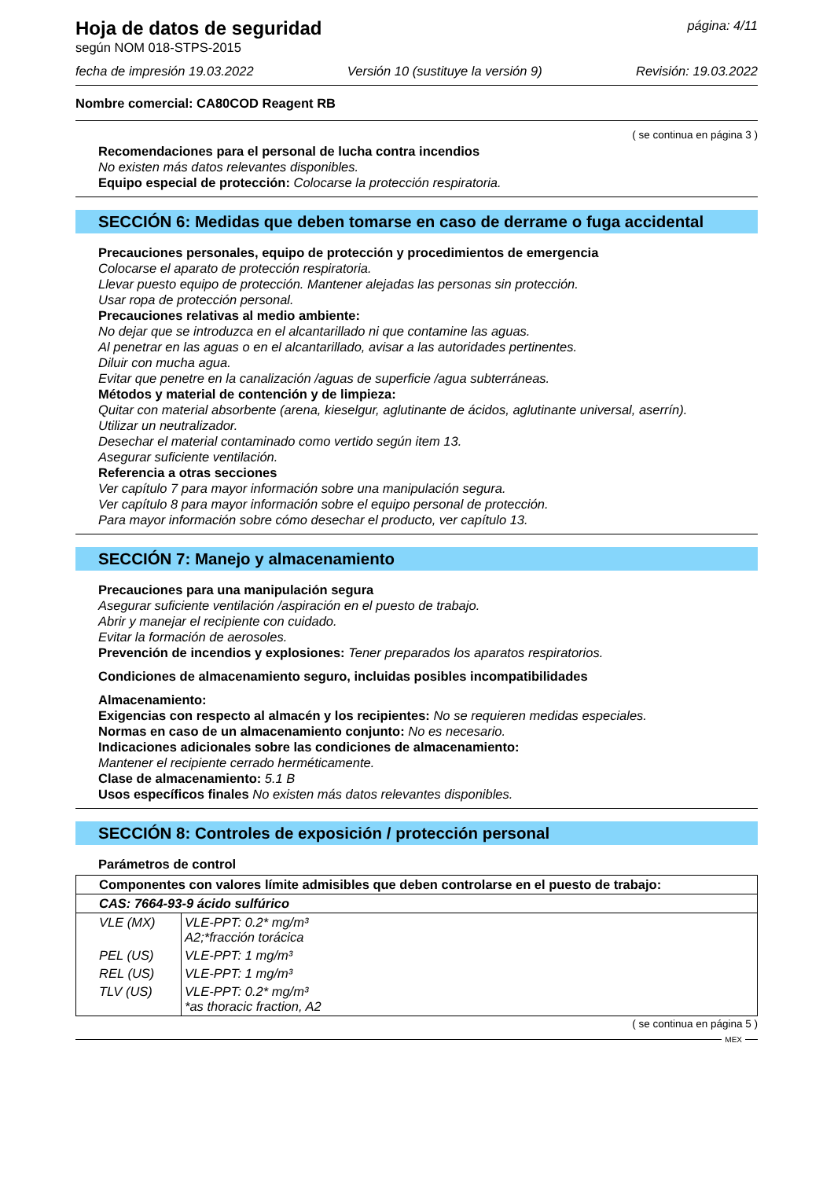Hoja de datos de seguridad
según NOM 018-STPS-2015
página: 4/11
fecha de impresión 19.03.2022 Versión 10 (sustituye la versión 9)
Revisión: 19.03.2022
Nombre comercial: CA80COD Reagent RB
( se continua en página 3 )
Recomendaciones para el personal de lucha contra incendios
No existen más datos relevantes disponibles.
Equipo especial de protección: Colocarse la protección respiratoria.
SECCIÓN 6: Medidas que deben tomarse en caso de derrame o fuga accidental
Precauciones personales, equipo de protección y procedimientos de emergencia
Colocarse el aparato de protección respiratoria.
Llevar puesto equipo de protección. Mantener alejadas las personas sin protección.
Usar ropa de protección personal.
Precauciones relativas al medio ambiente:
No dejar que se introduzca en el alcantarillado ni que contamine las aguas.
Al penetrar en las aguas o en el alcantarillado, avisar a las autoridades pertinentes.
Diluir con mucha agua.
Evitar que penetre en la canalización /aguas de superficie /agua subterráneas.
Métodos y material de contención y de limpieza:
Quitar con material absorbente (arena, kieselgur, aglutinante de ácidos, aglutinante universal, aserrín).
Utilizar un neutralizador.
Desechar el material contaminado como vertido según item 13.
Asegurar suficiente ventilación.
Referencia a otras secciones
Ver capítulo 7 para mayor información sobre una manipulación segura.
Ver capítulo 8 para mayor información sobre el equipo personal de protección.
Para mayor información sobre cómo desechar el producto, ver capítulo 13.
SECCIÓN 7: Manejo y almacenamiento
Precauciones para una manipulación segura
Asegurar suficiente ventilación /aspiración en el puesto de trabajo.
Abrir y manejar el recipiente con cuidado.
Evitar la formación de aerosoles.
Prevención de incendios y explosiones: Tener preparados los aparatos respiratorios.
Condiciones de almacenamiento seguro, incluidas posibles incompatibilidades
Almacenamiento:
Exigencias con respecto al almacén y los recipientes: No se requieren medidas especiales.
Normas en caso de un almacenamiento conjunto: No es necesario.
Indicaciones adicionales sobre las condiciones de almacenamiento:
Mantener el recipiente cerrado herméticamente.
Clase de almacenamiento: 5.1 B
Usos específicos finales No existen más datos relevantes disponibles.
SECCIÓN 8: Controles de exposición / protección personal
Parámetros de control
| Componentes con valores límite admisibles que deben controlarse en el puesto de trabajo: | |
| CAS: 7664-93-9 ácido sulfúrico | |
| VLE (MX) | VLE-PPT: 0.2* mg/m³ A2;*fracción torácica |
| PEL (US) | VLE-PPT: 1 mg/m³ |
| REL (US) | VLE-PPT: 1 mg/m³ |
| TLV (US) | VLE-PPT: 0.2* mg/m³ *as thoracic fraction, A2 |
( se continua en página 5 )
MEX